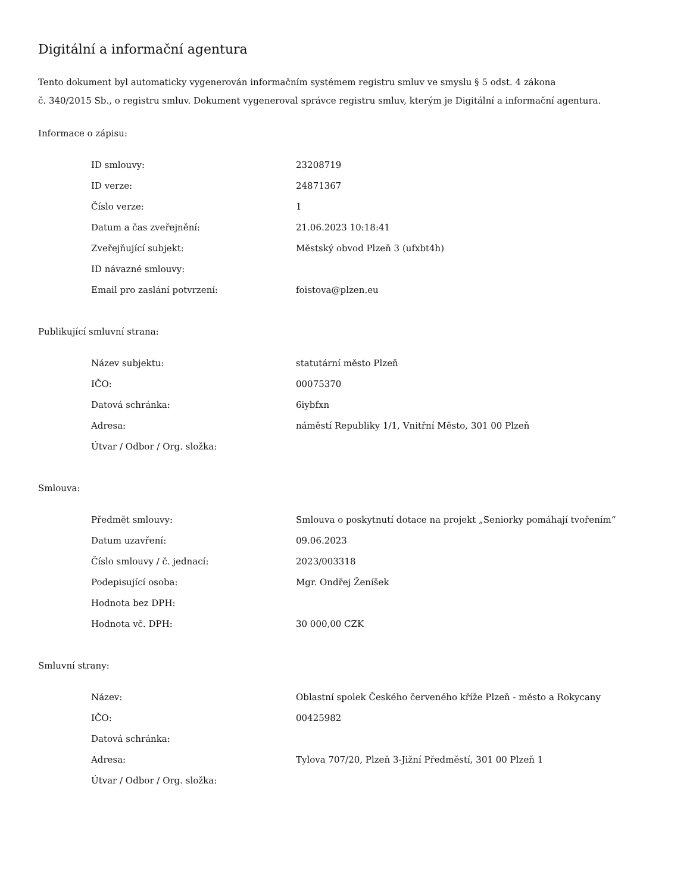Digitální a informační agentura
Tento dokument byl automaticky vygenerován informačním systémem registru smluv ve smyslu § 5 odst. 4 zákona
č. 340/2015 Sb., o registru smluv. Dokument vygeneroval správce registru smluv, kterým je Digitální a informační agentura.
Informace o zápisu:
| ID smlouvy: | 23208719 |
| ID verze: | 24871367 |
| Číslo verze: | 1 |
| Datum a čas zveřejnění: | 21.06.2023 10:18:41 |
| Zveřejňující subjekt: | Městský obvod Plzeň 3 (ufxbt4h) |
| ID návazné smlouvy: | |
| Email pro zaslání potvrzení: | foistova@plzen.eu |
Publikující smluvní strana:
| Název subjektu: | statutární město Plzeň |
| IČO: | 00075370 |
| Datová schránka: | 6iybfxn |
| Adresa: | náměstí Republiky 1/1, Vnitřní Město, 301 00 Plzeň |
| Útvar / Odbor / Org. složka: | |
Smlouva:
| Předmět smlouvy: | Smlouva o poskytnutí dotace na projekt „Seniorky pomáhají tvořením“ |
| Datum uzavření: | 09.06.2023 |
| Číslo smlouvy / č. jednací: | 2023/003318 |
| Podepisující osoba: | Mgr. Ondřej Ženíšek |
| Hodnota bez DPH: | |
| Hodnota vč. DPH: | 30 000,00 CZK |
Smluvní strany:
| Název: | Oblastní spolek Českého červeného kříže Plzeň - město a Rokycany |
| IČO: | 00425982 |
| Datová schránka: | |
| Adresa: | Tylova 707/20, Plzeň 3-Jižní Předměstí, 301 00 Plzeň 1 |
| Útvar / Odbor / Org. složka: | |